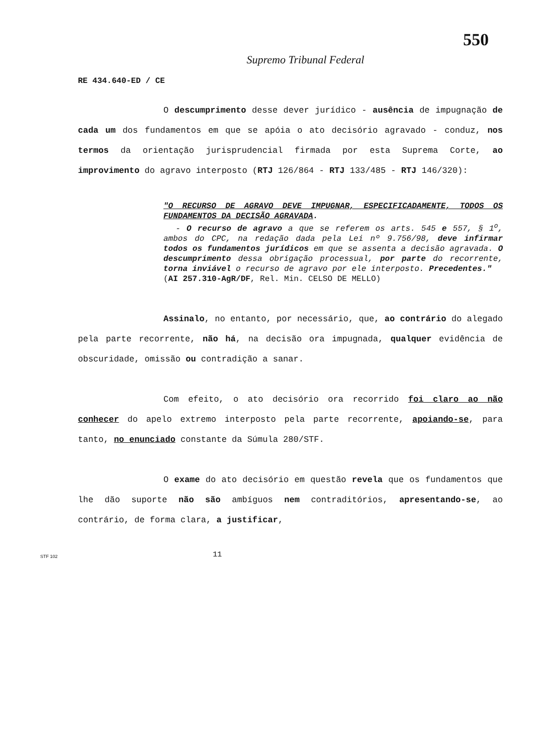550
Supremo Tribunal Federal
RE 434.640-ED / CE
O descumprimento desse dever jurídico - ausência de impugnação de cada um dos fundamentos em que se apóia o ato decisório agravado - conduz, nos termos da orientação jurisprudencial firmada por esta Suprema Corte, ao improvimento do agravo interposto (RTJ 126/864 - RTJ 133/485 - RTJ 146/320):
"O RECURSO DE AGRAVO DEVE IMPUGNAR, ESPECIFICADAMENTE, TODOS OS FUNDAMENTOS DA DECISÃO AGRAVADA.
- O recurso de agravo a que se referem os arts. 545 e 557, § 1<sup>o</sup>, ambos do CPC, na redação dada pela Lei nº 9.756/98, deve infirmar todos os fundamentos jurídicos em que se assenta a decisão agravada. O descumprimento dessa obrigação processual, por parte do recorrente, torna inviável o recurso de agravo por ele interposto. Precedentes."
(AI 257.310-AgR/DF, Rel. Min. CELSO DE MELLO)
Assinalo, no entanto, por necessário, que, ao contrário do alegado pela parte recorrente, não há, na decisão ora impugnada, qualquer evidência de obscuridade, omissão ou contradição a sanar.
Com efeito, o ato decisório ora recorrido foi claro ao não conhecer do apelo extremo interposto pela parte recorrente, apoiando-se, para tanto, no enunciado constante da Súmula 280/STF.
O exame do ato decisório em questão revela que os fundamentos que lhe dão suporte não são ambíguos nem contraditórios, apresentando-se, ao contrário, de forma clara, a justificar,
STF 102 11